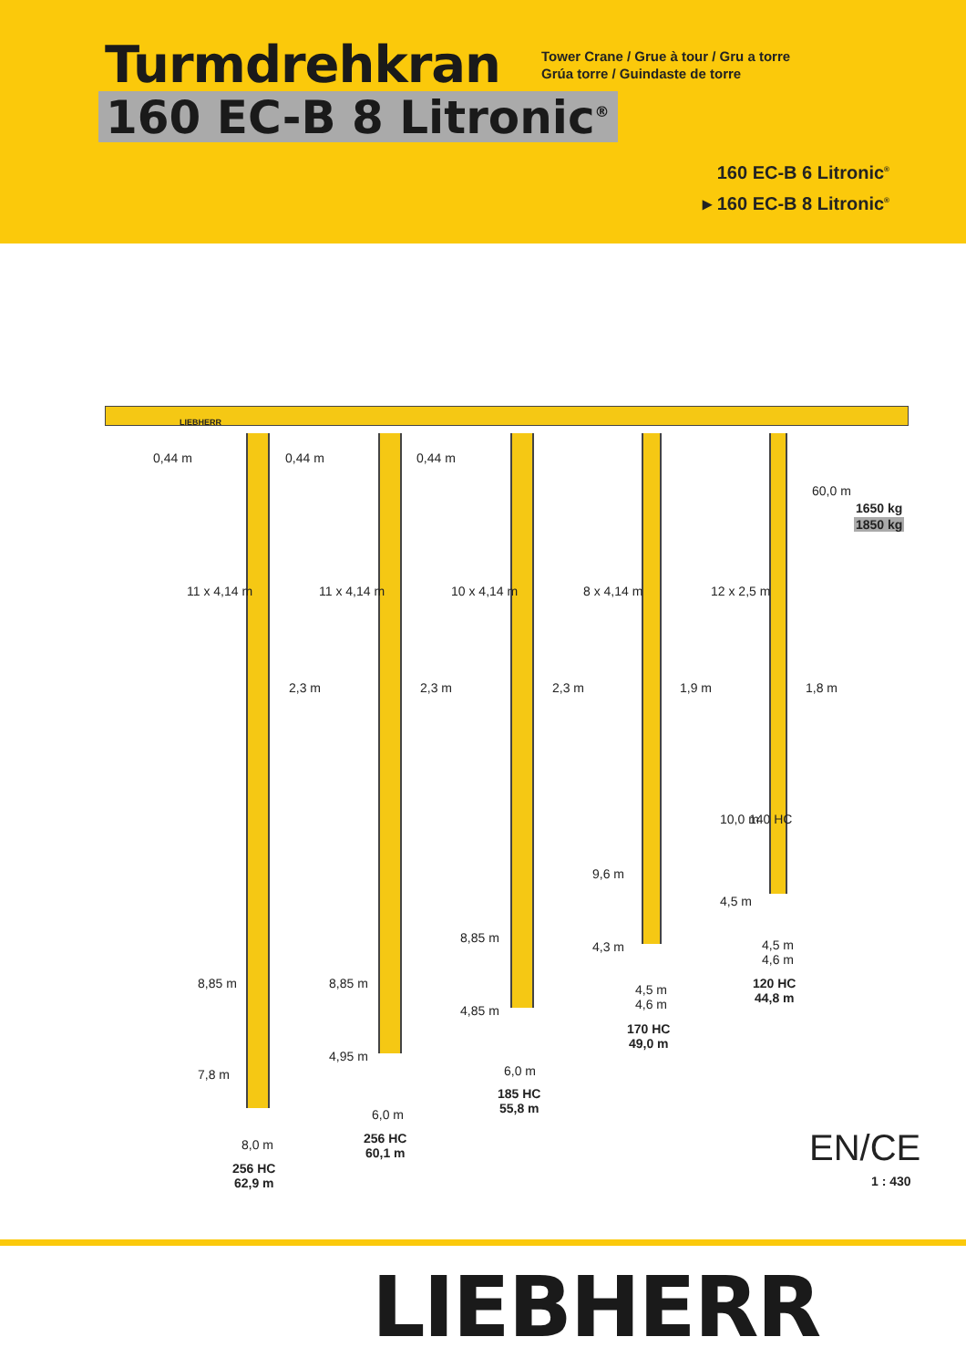Turmdrehkran
Tower Crane / Grue à tour / Gru a torre
Grúa torre / Guindaste de torre
160 EC-B 8 Litronic<sup>®</sup>
160 EC-B 6 Litronic<sup>®</sup>
▸ 160 EC-B 8 Litronic<sup>®</sup>
LIEBHERR
0,44 m 0,44 m 0,44 m
60,0 m
1650 kg
1850 kg
11 x 4,14 m 11 x 4,14 m 10 x 4,14 m 8 x 4,14 m 12 x 2,5 m
2,3 m 2,3 m 2,3 m 1,9 m 1,8 m
10,0 m 140 HC
9,6 m
4,5 m
8,85 m
4,3 m
4,5 m
4,6 m
120 HC
44,8 m
8,85 m 8,85 m
4,5 m
4,6 m
4,85 m
170 HC
49,0 m
7,8 m
4,95 m
6,0 m
185 HC
55,8 m
6,0 m
256 HC
60,1 m
8,0 m
256 HC
62,9 m
EN/CE
1 : 430
LIEBHERR